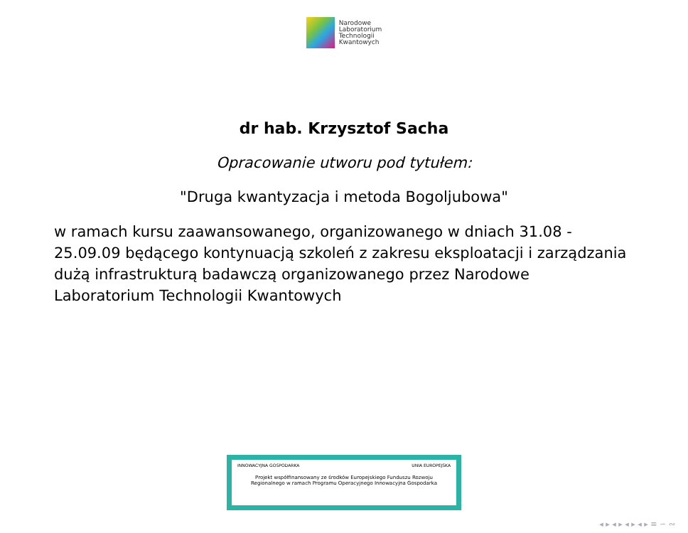Narodowe
Laboratorium
Technologii
Kwantowych
dr hab. Krzysztof Sacha
Opracowanie utworu pod tytułem:
"Druga kwantyzacja i metoda Bogoljubowa"
w ramach kursu zaawansowanego, organizowanego w dniach 31.08 - 25.09.09 będącego kontynuacją szkoleń z zakresu eksploatacji i zarządzania dużą infrastrukturą badawczą organizowanego przez Narodowe Laboratorium Technologii Kwantowych
INNOWACYJNA GOSPODARKA UNIA EUROPEJSKA
Projekt współfinansowany ze środków Europejskiego Funduszu Rozwoju
Regionalnego w ramach Programu Operacyjnego Innowacyjna Gospodarka
◂ ▸ ◂ ▸ ◂ ▸ ◂ ▸ ≡ ∽ ∾